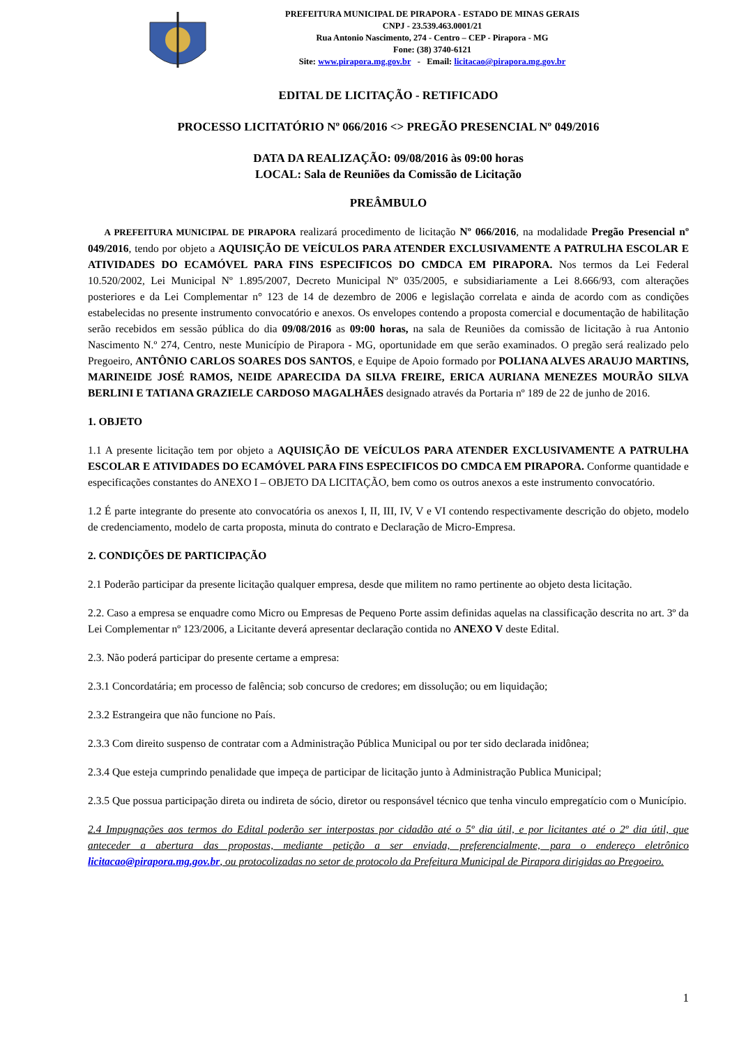PREFEITURA MUNICIPAL DE PIRAPORA - ESTADO DE MINAS GERAIS
CNPJ - 23.539.463.0001/21
Rua Antonio Nascimento, 274 - Centro – CEP - Pirapora - MG
Fone: (38) 3740-6121
Site: www.pirapora.mg.gov.br - Email: licitacao@pirapora.mg.gov.br
EDITAL DE LICITAÇÃO - RETIFICADO
PROCESSO LICITATÓRIO Nº 066/2016 <> PREGÃO PRESENCIAL Nº 049/2016
DATA DA REALIZAÇÃO: 09/08/2016 às 09:00 horas
LOCAL: Sala de Reuniões da Comissão de Licitação
PREÂMBULO
A PREFEITURA MUNICIPAL DE PIRAPORA realizará procedimento de licitação Nº 066/2016, na modalidade Pregão Presencial nº 049/2016, tendo por objeto a AQUISIÇÃO DE VEÍCULOS PARA ATENDER EXCLUSIVAMENTE A PATRULHA ESCOLAR E ATIVIDADES DO ECAMÓVEL PARA FINS ESPECIFICOS DO CMDCA EM PIRAPORA. Nos termos da Lei Federal 10.520/2002, Lei Municipal Nº 1.895/2007, Decreto Municipal Nº 035/2005, e subsidiariamente a Lei 8.666/93, com alterações posteriores e da Lei Complementar n° 123 de 14 de dezembro de 2006 e legislação correlata e ainda de acordo com as condições estabelecidas no presente instrumento convocatório e anexos. Os envelopes contendo a proposta comercial e documentação de habilitação serão recebidos em sessão pública do dia 09/08/2016 as 09:00 horas, na sala de Reuniões da comissão de licitação à rua Antonio Nascimento N.º 274, Centro, neste Município de Pirapora - MG, oportunidade em que serão examinados. O pregão será realizado pelo Pregoeiro, ANTÔNIO CARLOS SOARES DOS SANTOS, e Equipe de Apoio formado por POLIANA ALVES ARAUJO MARTINS, MARINEIDE JOSÉ RAMOS, NEIDE APARECIDA DA SILVA FREIRE, ERICA AURIANA MENEZES MOURÃO SILVA BERLINI E TATIANA GRAZIELE CARDOSO MAGALHÃES designado através da Portaria nº 189 de 22 de junho de 2016.
1. OBJETO
1.1 A presente licitação tem por objeto a AQUISIÇÃO DE VEÍCULOS PARA ATENDER EXCLUSIVAMENTE A PATRULHA ESCOLAR E ATIVIDADES DO ECAMÓVEL PARA FINS ESPECIFICOS DO CMDCA EM PIRAPORA. Conforme quantidade e especificações constantes do ANEXO I – OBJETO DA LICITAÇÃO, bem como os outros anexos a este instrumento convocatório.
1.2 É parte integrante do presente ato convocatória os anexos I, II, III, IV, V e VI contendo respectivamente descrição do objeto, modelo de credenciamento, modelo de carta proposta, minuta do contrato e Declaração de Micro-Empresa.
2. CONDIÇÕES DE PARTICIPAÇÃO
2.1 Poderão participar da presente licitação qualquer empresa, desde que militem no ramo pertinente ao objeto desta licitação.
2.2. Caso a empresa se enquadre como Micro ou Empresas de Pequeno Porte assim definidas aquelas na classificação descrita no art. 3º da Lei Complementar nº 123/2006, a Licitante deverá apresentar declaração contida no ANEXO V deste Edital.
2.3. Não poderá participar do presente certame a empresa:
2.3.1 Concordatária; em processo de falência; sob concurso de credores; em dissolução; ou em liquidação;
2.3.2 Estrangeira que não funcione no País.
2.3.3 Com direito suspenso de contratar com a Administração Pública Municipal ou por ter sido declarada inidônea;
2.3.4 Que esteja cumprindo penalidade que impeça de participar de licitação junto à Administração Publica Municipal;
2.3.5 Que possua participação direta ou indireta de sócio, diretor ou responsável técnico que tenha vinculo empregatício com o Município.
2.4 Impugnações aos termos do Edital poderão ser interpostas por cidadão até o 5º dia útil, e por licitantes até o 2º dia útil, que anteceder a abertura das propostas, mediante petição a ser enviada, preferencialmente, para o endereço eletrônico licitacao@pirapora.mg.gov.br, ou protocolizadas no setor de protocolo da Prefeitura Municipal de Pirapora dirigidas ao Pregoeiro.
1